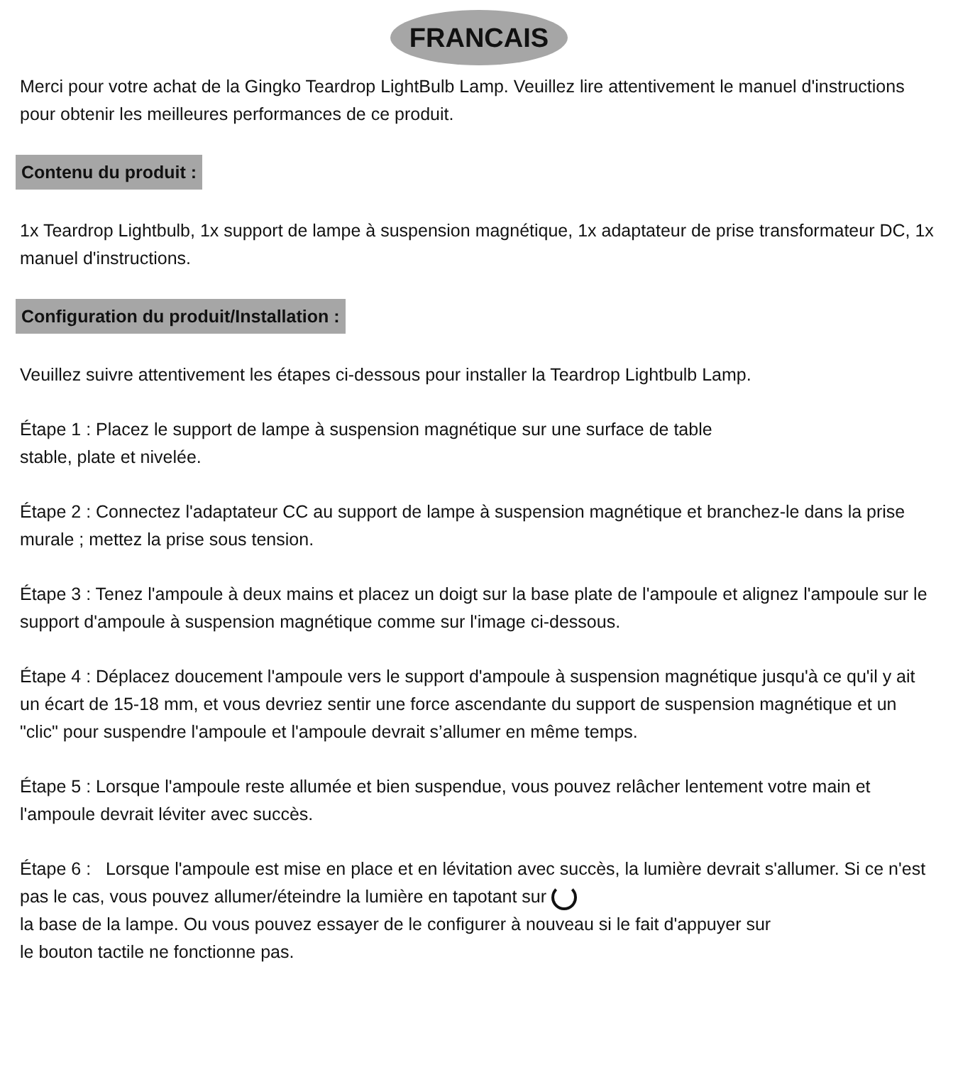FRANCAIS
Merci pour votre achat de la Gingko Teardrop LightBulb Lamp. Veuillez lire attentivement le manuel d'instructions pour obtenir les meilleures performances de ce produit.
Contenu du produit :
1x Teardrop Lightbulb, 1x support de lampe à suspension magnétique, 1x adaptateur de prise transformateur DC, 1x manuel d'instructions.
Configuration du produit/Installation :
Veuillez suivre attentivement les étapes ci-dessous pour installer la Teardrop Lightbulb Lamp.
Étape 1 : Placez le support de lampe à suspension magnétique sur une surface de table
stable, plate et nivelée.
Étape 2 : Connectez l'adaptateur CC au support de lampe à suspension magnétique et branchez-le dans la prise murale ; mettez la prise sous tension.
Étape 3 : Tenez l'ampoule à deux mains et placez un doigt sur la base plate de l'ampoule et alignez l'ampoule sur le support d'ampoule à suspension magnétique comme sur l'image ci-dessous.
Étape 4 : Déplacez doucement l'ampoule vers le support d'ampoule à suspension magnétique jusqu'à ce qu'il y ait un écart de 15-18 mm, et vous devriez sentir une force ascendante du support de suspension magnétique et un "clic" pour suspendre l'ampoule et l'ampoule devrait s’allumer en même temps.
Étape 5 : Lorsque l'ampoule reste allumée et bien suspendue, vous pouvez relâcher lentement votre main et l'ampoule devrait léviter avec succès.
Étape 6 : Lorsque l'ampoule est mise en place et en lévitation avec succès, la lumière devrait s'allumer. Si ce n'est pas le cas, vous pouvez allumer/éteindre la lumière en tapotant sur
la base de la lampe. Ou vous pouvez essayer de le configurer à nouveau si le fait d'appuyer sur
le bouton tactile ne fonctionne pas.